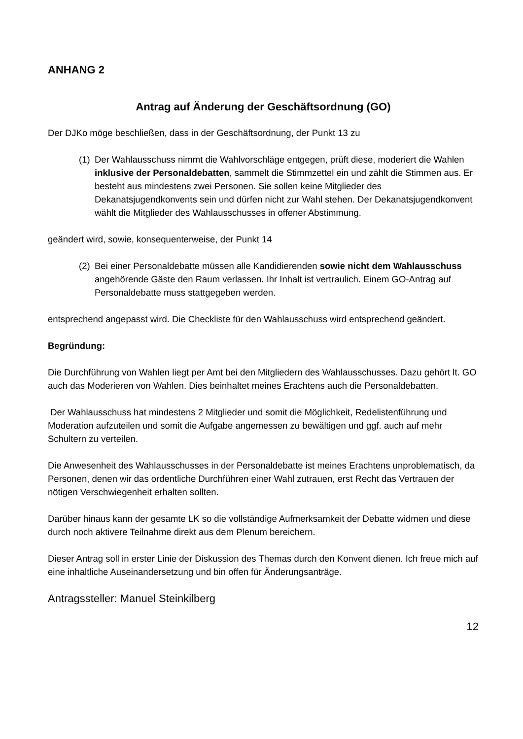ANHANG 2
Antrag auf Änderung der Geschäftsordnung (GO)
Der DJKo möge beschließen, dass in der Geschäftsordnung, der Punkt 13 zu
(1) Der Wahlausschuss nimmt die Wahlvorschläge entgegen, prüft diese, moderiert die Wahlen inklusive der Personaldebatten, sammelt die Stimmzettel ein und zählt die Stimmen aus. Er besteht aus mindestens zwei Personen. Sie sollen keine Mitglieder des Dekanatsjugendkonvents sein und dürfen nicht zur Wahl stehen. Der Dekanatsjugendkonvent wählt die Mitglieder des Wahlausschusses in offener Abstimmung.
geändert wird, sowie, konsequenterweise, der Punkt 14
(2) Bei einer Personaldebatte müssen alle Kandidierenden sowie nicht dem Wahlausschuss angehörende Gäste den Raum verlassen. Ihr Inhalt ist vertraulich. Einem GO-Antrag auf Personaldebatte muss stattgegeben werden.
entsprechend angepasst wird. Die Checkliste für den Wahlausschuss wird entsprechend geändert.
Begründung:
Die Durchführung von Wahlen liegt per Amt bei den Mitgliedern des Wahlausschusses. Dazu gehört lt. GO auch das Moderieren von Wahlen. Dies beinhaltet meines Erachtens auch die Personaldebatten.
Der Wahlausschuss hat mindestens 2 Mitglieder und somit die Möglichkeit, Redelistenführung und Moderation aufzuteilen und somit die Aufgabe angemessen zu bewältigen und ggf. auch auf mehr Schultern zu verteilen.
Die Anwesenheit des Wahlausschusses in der Personaldebatte ist meines Erachtens unproblematisch, da Personen, denen wir das ordentliche Durchführen einer Wahl zutrauen, erst Recht das Vertrauen der nötigen Verschwiegenheit erhalten sollten.
Darüber hinaus kann der gesamte LK so die vollständige Aufmerksamkeit der Debatte widmen und diese durch noch aktivere Teilnahme direkt aus dem Plenum bereichern.
Dieser Antrag soll in erster Linie der Diskussion des Themas durch den Konvent dienen. Ich freue mich auf eine inhaltliche Auseinandersetzung und bin offen für Änderungsanträge.
Antragssteller: Manuel Steinkilberg
12